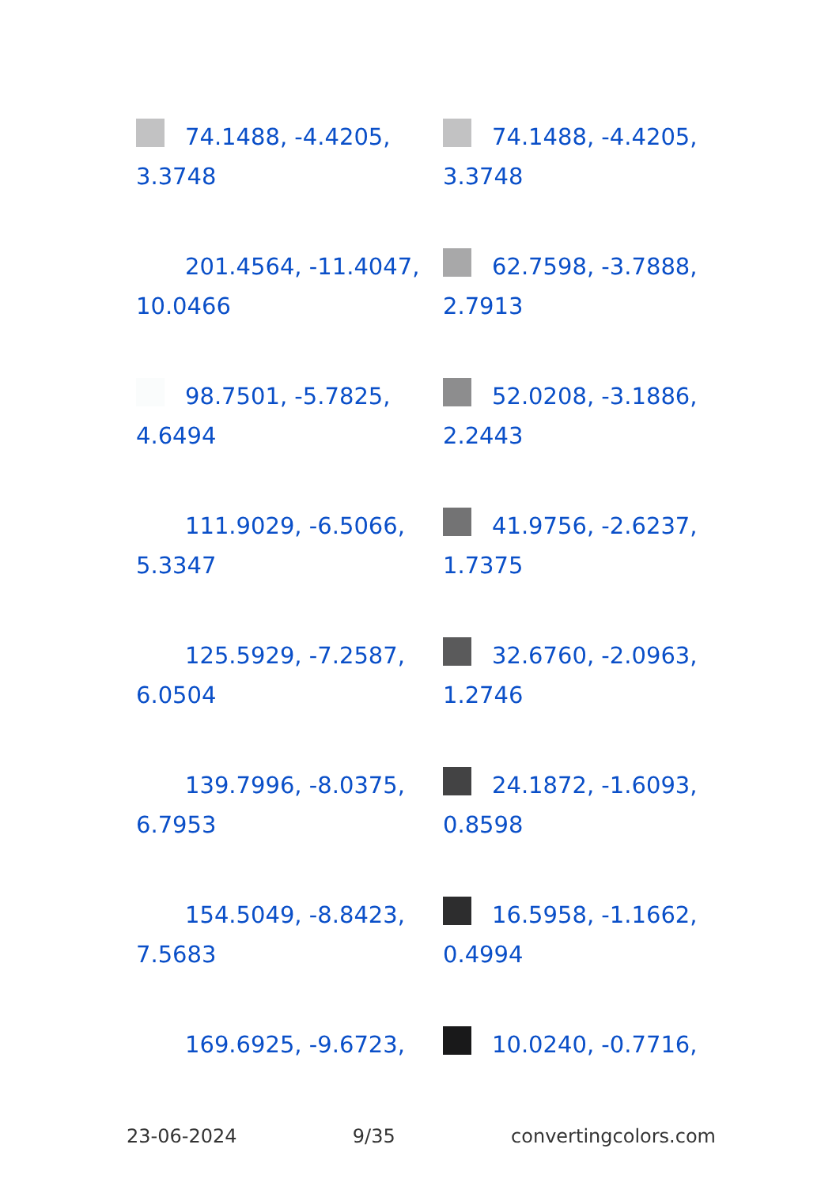74.1488, -4.4205, 3.3748
74.1488, -4.4205, 3.3748
201.4564, -11.4047, 10.0466
62.7598, -3.7888, 2.7913
98.7501, -5.7825, 4.6494
52.0208, -3.1886, 2.2443
111.9029, -6.5066, 5.3347
41.9756, -2.6237, 1.7375
125.5929, -7.2587, 6.0504
32.6760, -2.0963, 1.2746
139.7996, -8.0375, 6.7953
24.1872, -1.6093, 0.8598
154.5049, -8.8423, 7.5683
16.5958, -1.1662, 0.4994
169.6925, -9.6723,
10.0240, -0.7716,
23-06-2024 9/35 convertingcolors.com